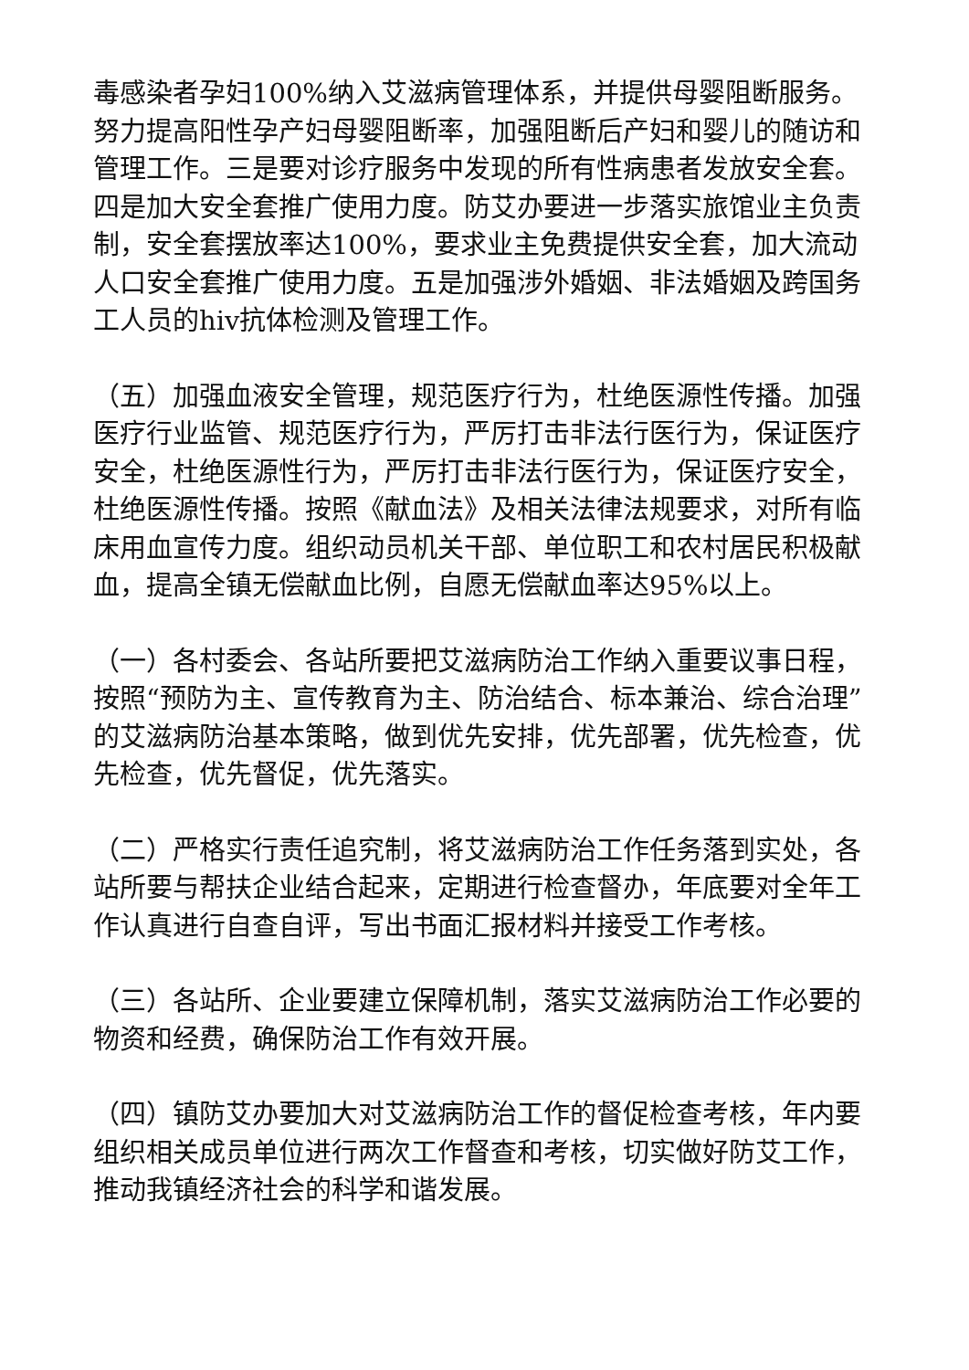毒感染者孕妇100%纳入艾滋病管理体系，并提供母婴阻断服务。努力提高阳性孕产妇母婴阻断率，加强阻断后产妇和婴儿的随访和管理工作。三是要对诊疗服务中发现的所有性病患者发放安全套。四是加大安全套推广使用力度。防艾办要进一步落实旅馆业主负责制，安全套摆放率达100%，要求业主免费提供安全套，加大流动人口安全套推广使用力度。五是加强涉外婚姻、非法婚姻及跨国务工人员的hiv抗体检测及管理工作。
（五）加强血液安全管理，规范医疗行为，杜绝医源性传播。加强医疗行业监管、规范医疗行为，严厉打击非法行医行为，保证医疗安全，杜绝医源性行为，严厉打击非法行医行为，保证医疗安全，杜绝医源性传播。按照《献血法》及相关法律法规要求，对所有临床用血宣传力度。组织动员机关干部、单位职工和农村居民积极献血，提高全镇无偿献血比例，自愿无偿献血率达95%以上。
（一）各村委会、各站所要把艾滋病防治工作纳入重要议事日程，按照“预防为主、宣传教育为主、防治结合、标本兼治、综合治理”的艾滋病防治基本策略，做到优先安排，优先部署，优先检查，优先检查，优先督促，优先落实。
（二）严格实行责任追究制，将艾滋病防治工作任务落到实处，各站所要与帮扶企业结合起来，定期进行检查督办，年底要对全年工作认真进行自查自评，写出书面汇报材料并接受工作考核。
（三）各站所、企业要建立保障机制，落实艾滋病防治工作必要的物资和经费，确保防治工作有效开展。
（四）镇防艾办要加大对艾滋病防治工作的督促检查考核，年内要组织相关成员单位进行两次工作督查和考核，切实做好防艾工作，推动我镇经济社会的科学和谐发展。